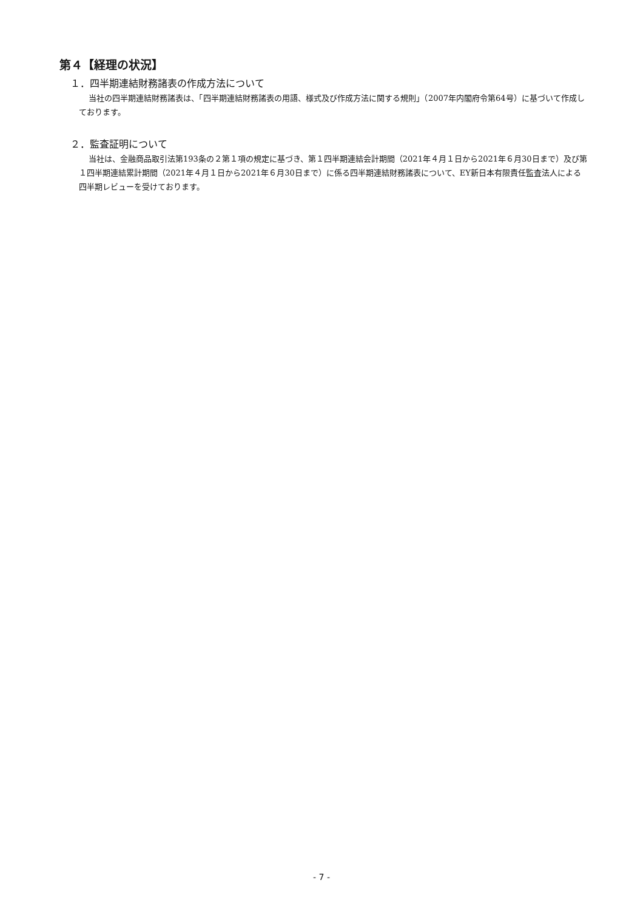第４【経理の状況】
１．四半期連結財務諸表の作成方法について
当社の四半期連結財務諸表は、「四半期連結財務諸表の用語、様式及び作成方法に関する規則」（2007年内閣府令第64号）に基づいて作成しております。
２．監査証明について
当社は、金融商品取引法第193条の２第１項の規定に基づき、第１四半期連結会計期間（2021年４月１日から2021年６月30日まで）及び第１四半期連結累計期間（2021年４月１日から2021年６月30日まで）に係る四半期連結財務諸表について、EY新日本有限責任監査法人による四半期レビューを受けております。
- 7 -